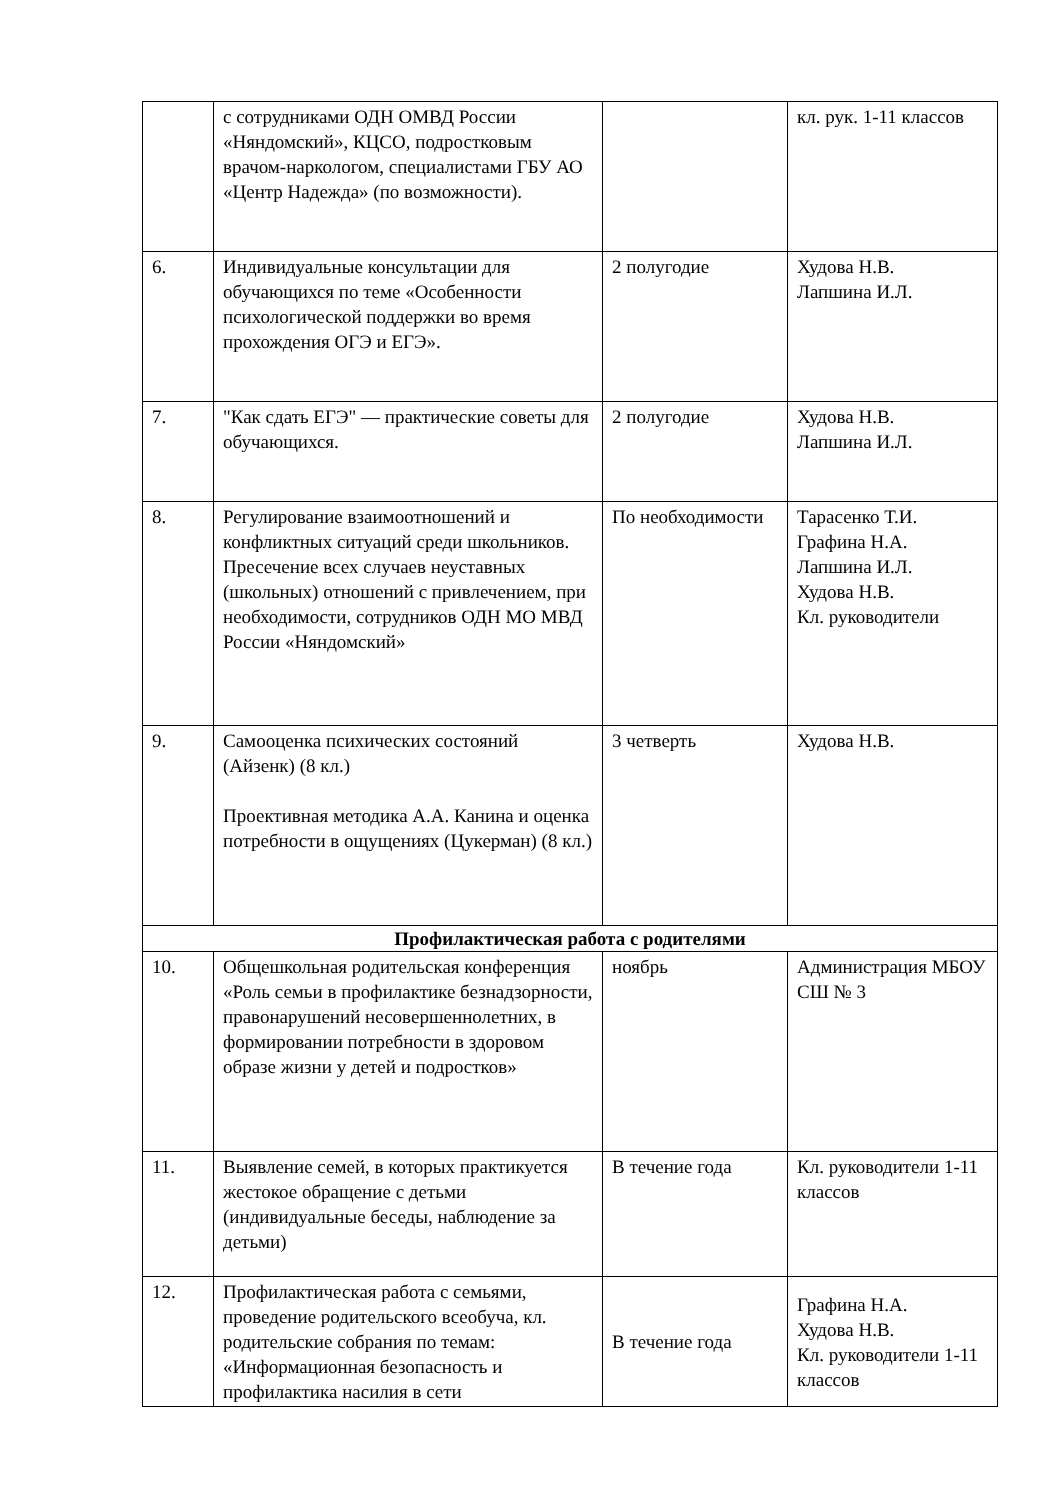| | с сотрудниками ОДН ОМВД России «Няндомский», КЦСО, подростковым врачом-наркологом, специалистами ГБУ АО «Центр Надежда» (по возможности). | | кл. рук. 1-11 классов |
| 6. | Индивидуальные консультации для обучающихся по теме «Особенности психологической поддержки во время прохождения ОГЭ и ЕГЭ». | 2 полугодие | Худова Н.В. Лапшина И.Л. |
| 7. | "Как сдать ЕГЭ" — практические советы для обучающихся. | 2 полугодие | Худова Н.В. Лапшина И.Л. |
| 8. | Регулирование взаимоотношений и конфликтных ситуаций среди школьников. Пресечение всех случаев неуставных (школьных) отношений с привлечением, при необходимости, сотрудников ОДН МО МВД России «Няндомский» | По необходимости | Тарасенко Т.И. Графина Н.А. Лапшина И.Л. Худова Н.В. Кл. руководители |
| 9. | Самооценка психических состояний (Айзенк) (8 кл.) Проективная методика А.А. Канина и оценка потребности в ощущениях (Цукерман) (8 кл.) | 3 четверть | Худова Н.В. |
| Профилактическая работа с родителями | | | |
| 10. | Общешкольная родительская конференция «Роль семьи в профилактике безнадзорности, правонарушений несовершеннолетних, в формировании потребности в здоровом образе жизни у детей и подростков» | ноябрь | Администрация МБОУ СШ № 3 |
| 11. | Выявление семей, в которых практикуется жестокое обращение с детьми (индивидуальные беседы, наблюдение за детьми) | В течение года | Кл. руководители 1-11 классов |
| 12. | Профилактическая работа с семьями, проведение родительского всеобуча, кл. родительские собрания по темам: «Информационная безопасность и профилактика насилия в сети | В течение года | Графина Н.А. Худова Н.В. Кл. руководители 1-11 классов |